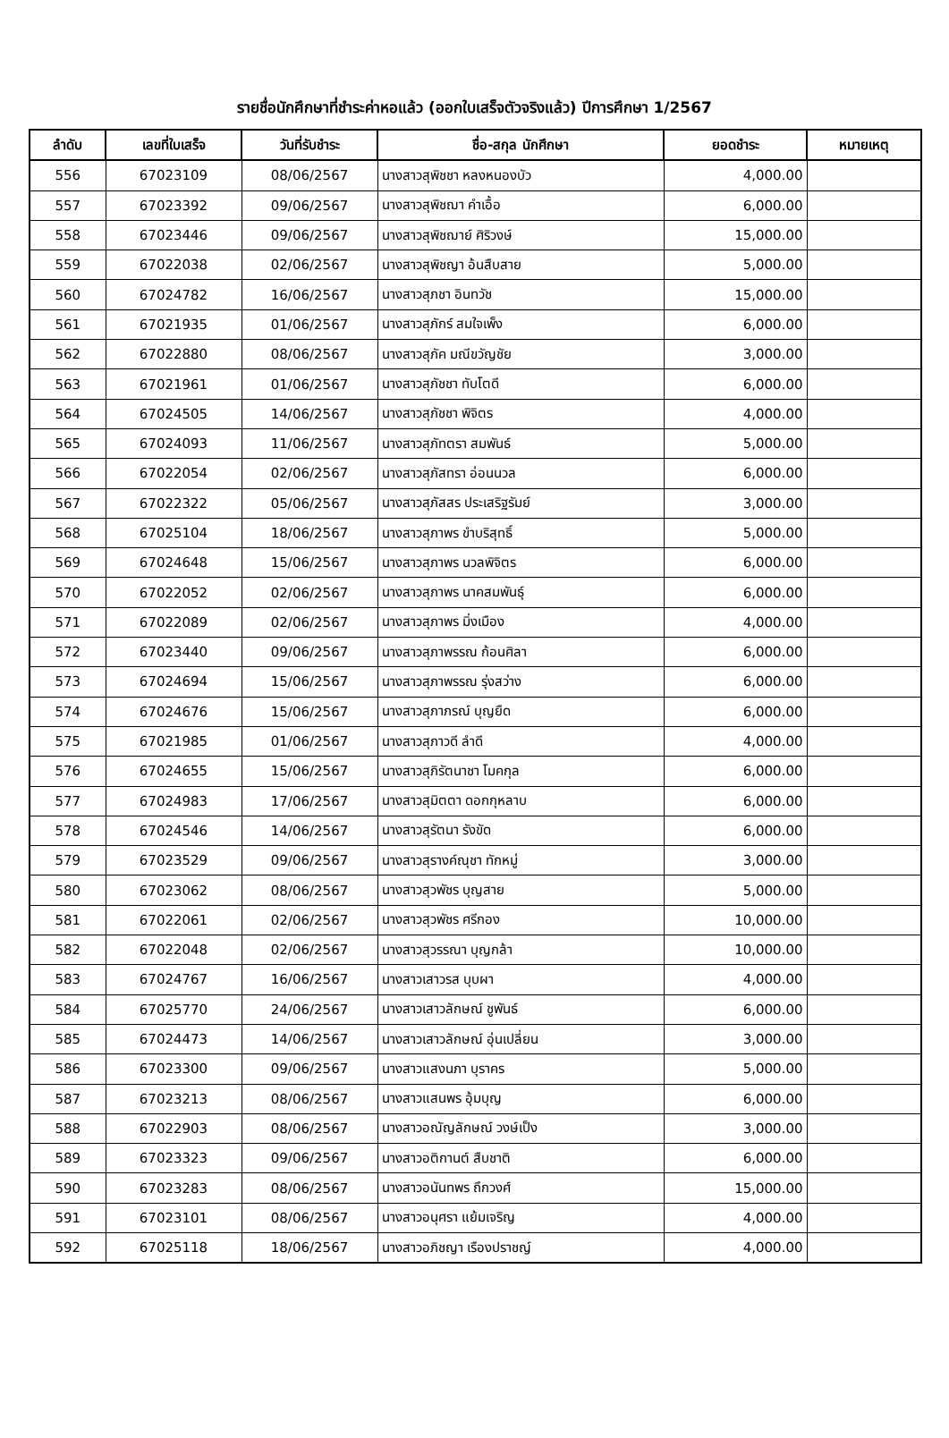รายชื่อนักศึกษาที่ชำระค่าหอแล้ว (ออกใบเสร็จตัวจริงแล้ว) ปีการศึกษา 1/2567
| ลำดับ | เลขที่ใบเสร็จ | วันที่รับชำระ | ชื่อ-สกุล นักศึกษา | ยอดชำระ | หมายเหตุ |
| --- | --- | --- | --- | --- | --- |
| 556 | 67023109 | 08/06/2567 | นางสาวสุพิชชา หลงหนองบัว | 4,000.00 | |
| 557 | 67023392 | 09/06/2567 | นางสาวสุพิชฌา คำเอื้อ | 6,000.00 | |
| 558 | 67023446 | 09/06/2567 | นางสาวสุพิชฌาย์ ศิริวงษ์ | 15,000.00 | |
| 559 | 67022038 | 02/06/2567 | นางสาวสุพิชญา อ้นสืบสาย | 5,000.00 | |
| 560 | 67024782 | 16/06/2567 | นางสาวสุภชา อินทวัช | 15,000.00 | |
| 561 | 67021935 | 01/06/2567 | นางสาวสุภักร์ สมใจเพ็ง | 6,000.00 | |
| 562 | 67022880 | 08/06/2567 | นางสาวสุภัค มณีขวัญชัย | 3,000.00 | |
| 563 | 67021961 | 01/06/2567 | นางสาวสุภัชชา ทับโตดี | 6,000.00 | |
| 564 | 67024505 | 14/06/2567 | นางสาวสุภัชชา พิจิตร | 4,000.00 | |
| 565 | 67024093 | 11/06/2567 | นางสาวสุภัทตรา สมพันธ์ | 5,000.00 | |
| 566 | 67022054 | 02/06/2567 | นางสาวสุภัสทรา อ่อนนวล | 6,000.00 | |
| 567 | 67022322 | 05/06/2567 | นางสาวสุภัสสร ประเสริฐรัมย์ | 3,000.00 | |
| 568 | 67025104 | 18/06/2567 | นางสาวสุภาพร ขำบริสุทธิ์ | 5,000.00 | |
| 569 | 67024648 | 15/06/2567 | นางสาวสุภาพร นวลพิจิตร | 6,000.00 | |
| 570 | 67022052 | 02/06/2567 | นางสาวสุภาพร นาคสมพันธุ์ | 6,000.00 | |
| 571 | 67022089 | 02/06/2567 | นางสาวสุภาพร มิ่งเมือง | 4,000.00 | |
| 572 | 67023440 | 09/06/2567 | นางสาวสุภาพรรณ ก้อนศิลา | 6,000.00 | |
| 573 | 67024694 | 15/06/2567 | นางสาวสุภาพรรณ รุ่งสว่าง | 6,000.00 | |
| 574 | 67024676 | 15/06/2567 | นางสาวสุภาภรณ์ บุญยืด | 6,000.00 | |
| 575 | 67021985 | 01/06/2567 | นางสาวสุภาวดี ลำดี | 4,000.00 | |
| 576 | 67024655 | 15/06/2567 | นางสาวสุภิรัตนาชา โมคกุล | 6,000.00 | |
| 577 | 67024983 | 17/06/2567 | นางสาวสุมิตตา ดอกกุหลาบ | 6,000.00 | |
| 578 | 67024546 | 14/06/2567 | นางสาวสุรัตนา รังขัด | 6,000.00 | |
| 579 | 67023529 | 09/06/2567 | นางสาวสุรางค์ณุชา ทักหมู่ | 3,000.00 | |
| 580 | 67023062 | 08/06/2567 | นางสาวสุวพัชร บุญสาย | 5,000.00 | |
| 581 | 67022061 | 02/06/2567 | นางสาวสุวพัชร ศรีกอง | 10,000.00 | |
| 582 | 67022048 | 02/06/2567 | นางสาวสุวรรณา บุญกล้า | 10,000.00 | |
| 583 | 67024767 | 16/06/2567 | นางสาวเสาวรส บุบผา | 4,000.00 | |
| 584 | 67025770 | 24/06/2567 | นางสาวเสาวลักษณ์ ชูพันธ์ | 6,000.00 | |
| 585 | 67024473 | 14/06/2567 | นางสาวเสาวลักษณ์ อุ่นเปลี่ยน | 3,000.00 | |
| 586 | 67023300 | 09/06/2567 | นางสาวแสงนภา บุราคร | 5,000.00 | |
| 587 | 67023213 | 08/06/2567 | นางสาวแสนพร อุ้มบุญ | 6,000.00 | |
| 588 | 67022903 | 08/06/2567 | นางสาวอณัญลักษณ์ วงษ์เป็ง | 3,000.00 | |
| 589 | 67023323 | 09/06/2567 | นางสาวอติกานต์ สืบชาติ | 6,000.00 | |
| 590 | 67023283 | 08/06/2567 | นางสาวอนันทพร ถึกวงศ์ | 15,000.00 | |
| 591 | 67023101 | 08/06/2567 | นางสาวอนุศรา แย้มเจริญ | 4,000.00 | |
| 592 | 67025118 | 18/06/2567 | นางสาวอภิชญา เรืองปราชญ์ | 4,000.00 | |